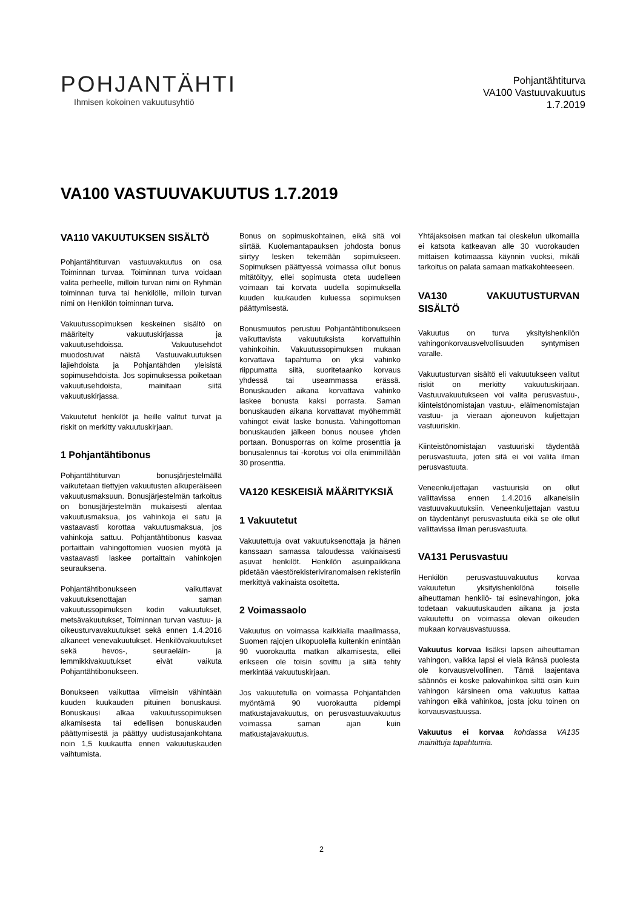POHJANTÄHTI
Ihmisen kokoinen vakuutusyhtiö
Pohjantähtiturva
VA100 Vastuuvakuutus
1.7.2019
VA100 VASTUUVAKUUTUS 1.7.2019
VA110 VAKUUTUKSEN SISÄLTÖ
Pohjantähtiturvan vastuuvakuutus on osa Toiminnan turvaa. Toiminnan turva voidaan valita perheelle, milloin turvan nimi on Ryhmän toiminnan turva tai henkilölle, milloin turvan nimi on Henkilön toiminnan turva.
Vakuutussopimuksen keskeinen sisältö on määritelty vakuutuskirjassa ja vakuutusehdoissa. Vakuutusehdot muodostuvat näistä Vastuuvakuutuksen lajiehdoista ja Pohjantähden yleisistä sopimusehdoista. Jos sopimuksessa poiketaan vakuutusehdoista, mainitaan siitä vakuutuskirjassa.
Vakuutetut henkilöt ja heille valitut turvat ja riskit on merkitty vakuutuskirjaan.
1 Pohjantähtibonus
Pohjantähtiturvan bonusjärjestelmällä vaikutetaan tiettyjen vakuutusten alkuperäiseen vakuutusmaksuun. Bonusjärjestelmän tarkoitus on bonusjärjestelmän mukaisesti alentaa vakuutusmaksua, jos vahinkoja ei satu ja vastaavasti korottaa vakuutusmaksua, jos vahinkoja sattuu. Pohjantähtibonus kasvaa portaittain vahingottomien vuosien myötä ja vastaavasti laskee portaittain vahinkojen seurauksena.
Pohjantähtibonukseen vaikuttavat vakuutuksenottajan saman vakuutussopimuksen kodin vakuutukset, metsävakuutukset, Toiminnan turvan vastuu- ja oikeusturvavakuutukset sekä ennen 1.4.2016 alkaneet venevakuutukset. Henkilövakuutukset sekä hevos-, seuraeläin- ja lemmikkivakuutukset eivät vaikuta Pohjantähtibonukseen.
Bonukseen vaikuttaa viimeisin vähintään kuuden kuukauden pituinen bonuskausi. Bonuskausi alkaa vakuutussopimuksen alkamisesta tai edellisen bonuskauden päättymisestä ja päättyy uudistusajankohtana noin 1,5 kuukautta ennen vakuutuskauden vaihtumista.
Bonus on sopimuskohtainen, eikä sitä voi siirtää. Kuolemantapauksen johdosta bonus siirtyy lesken tekemään sopimukseen. Sopimuksen päättyessä voimassa ollut bonus mitätöityy, ellei sopimusta oteta uudelleen voimaan tai korvata uudella sopimuksella kuuden kuukauden kuluessa sopimuksen päättymisestä.
Bonusmuutos perustuu Pohjantähtibonukseen vaikuttavista vakuutuksista korvattuihin vahinkoihin. Vakuutussopimuksen mukaan korvattava tapahtuma on yksi vahinko riippumatta siitä, suoritetaanko korvaus yhdessä tai useammassa erässä. Bonuskauden aikana korvattava vahinko laskee bonusta kaksi porrasta. Saman bonuskauden aikana korvattavat myöhemmät vahingot eivät laske bonusta. Vahingottoman bonuskauden jälkeen bonus nousee yhden portaan. Bonusporras on kolme prosenttia ja bonusalennus tai -korotus voi olla enimmillään 30 prosenttia.
VA120 KESKEISIÄ MÄÄRITYKSIÄ
1 Vakuutetut
Vakuutettuja ovat vakuutuksenottaja ja hänen kanssaan samassa taloudessa vakinaisesti asuvat henkilöt. Henkilön asuinpaikkana pidetään väestörekisteriviranomaisen rekisteriin merkittyä vakinaista osoitetta.
2 Voimassaolo
Vakuutus on voimassa kaikkialla maailmassa, Suomen rajojen ulkopuolella kuitenkin enintään 90 vuorokautta matkan alkamisesta, ellei erikseen ole toisin sovittu ja siitä tehty merkintää vakuutuskirjaan.
Jos vakuutetulla on voimassa Pohjantähden myöntämä 90 vuorokautta pidempi matkustajavakuutus, on perusvastuuvakuutus voimassa saman ajan kuin matkustajavakuutus.
Yhtäjaksoisen matkan tai oleskelun ulkomailla ei katsota katkeavan alle 30 vuorokauden mittaisen kotimaassa käynnin vuoksi, mikäli tarkoitus on palata samaan matkakohteeseen.
VA130 VAKUUTUSTURVAN SISÄLTÖ
Vakuutus on turva yksityishenkilön vahingonkorvausvelvollisuuden syntymisen varalle.
Vakuutusturvan sisältö eli vakuutukseen valitut riskit on merkitty vakuutuskirjaan. Vastuuvakuutukseen voi valita perusvastuu-, kiinteistönomistajan vastuu-, eläimenomistajan vastuu- ja vieraan ajoneuvon kuljettajan vastuuriskin.
Kiinteistönomistajan vastuuriski täydentää perusvastuuta, joten sitä ei voi valita ilman perusvastuuta.
Veneenkuljettajan vastuuriski on ollut valittavissa ennen 1.4.2016 alkaneisiin vastuuvakuutuksiin. Veneenkuljettajan vastuu on täydentänyt perusvastuuta eikä se ole ollut valittavissa ilman perusvastuuta.
VA131 Perusvastuu
Henkilön perusvastuuvakuutus korvaa vakuutetun yksityishenkilönä toiselle aiheuttaman henkilö- tai esinevahingon, joka todetaan vakuutuskauden aikana ja josta vakuutettu on voimassa olevan oikeuden mukaan korvausvastuussa.
Vakuutus korvaa lisäksi lapsen aiheuttaman vahingon, vaikka lapsi ei vielä ikänsä puolesta ole korvausvelvollinen. Tämä laajentava säännös ei koske palovahinkoa siltä osin kuin vahingon kärsineen oma vakuutus kattaa vahingon eikä vahinkoa, josta joku toinen on korvausvastuussa.
Vakuutus ei korvaa kohdassa VA135 mainittuja tapahtumia.
2